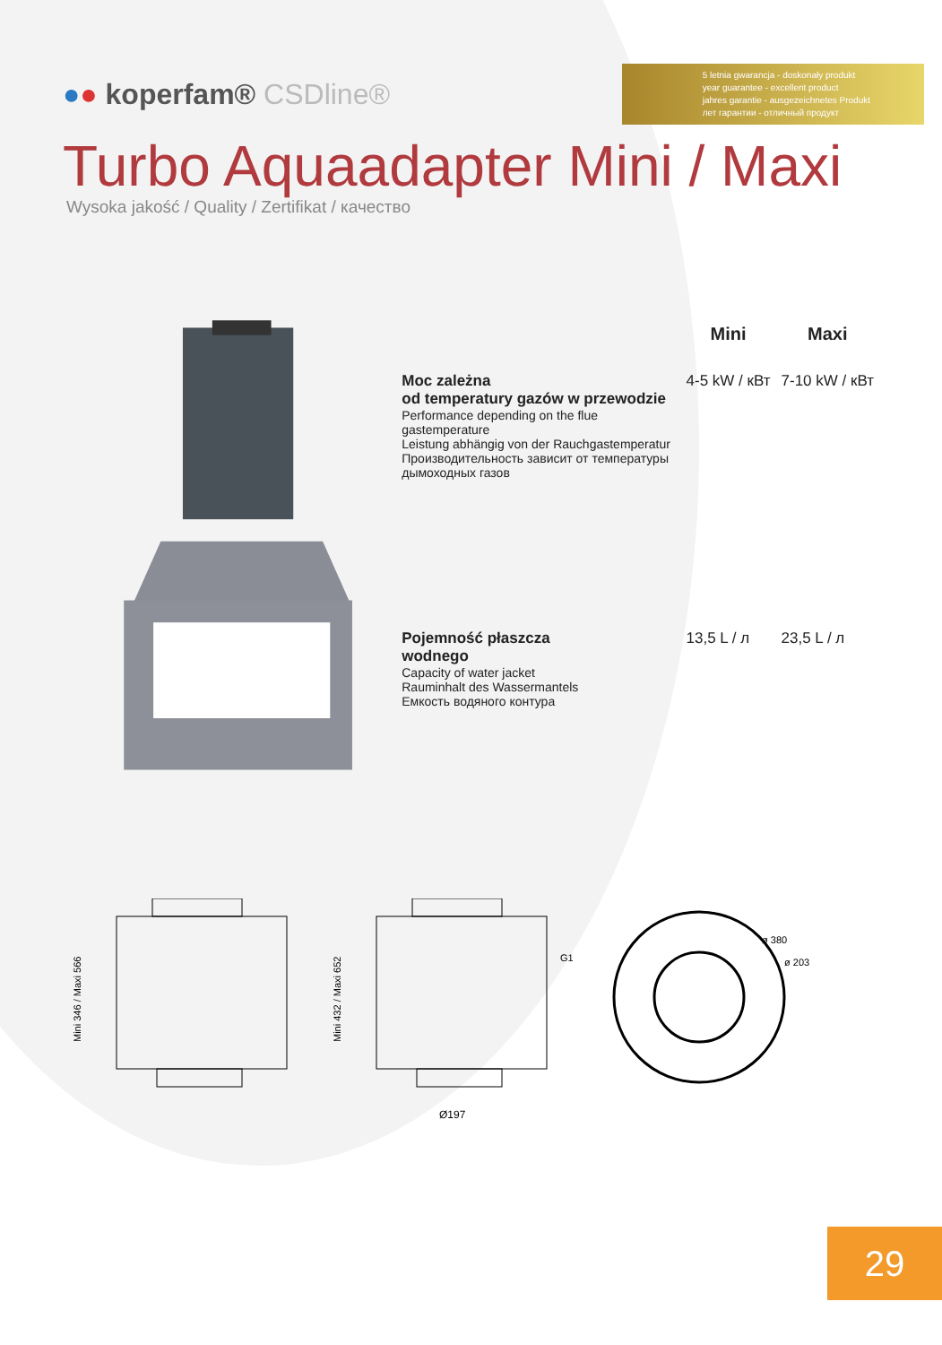●● koperfam® CSDline®
5 letnia gwarancja - doskonały produkt
year guarantee - excellent product
jahres garantie - ausgezeichnetes Produkt
лет гарантии - отличный продукт
Turbo Aquaadapter Mini / Maxi
Wysoka jakość / Quality / Zertifikat / качество
| | Mini | Maxi |
| --- | --- | --- |
| Moc zależna od temperatury gazów w przewodzie Performance depending on the flue gastemperature Leistung abhängig von der Rauchgastemperatur Производительность зависит от температуры дымоходных газов | 4-5 kW / кВт | 7-10 kW / кВт |
| Pojemność płaszcza wodnego Capacity of water jacket Rauminhalt des Wassermantels Емкость водяного контура | 13,5 L / л | 23,5 L / л |
Mini 346 / Maxi 566
Mini 432 / Maxi 652
G1
Ø197
ø 380
ø 203
29